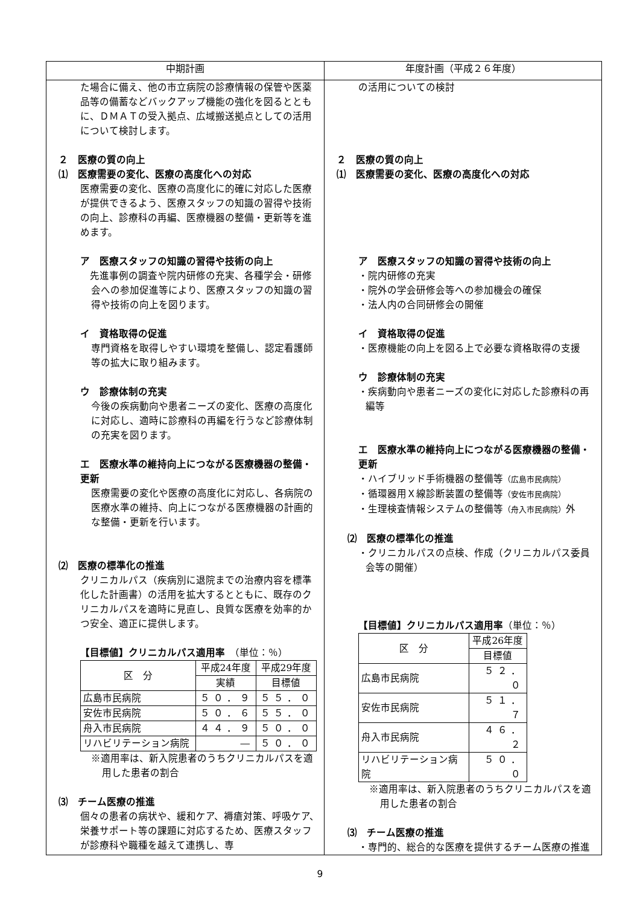| 中期計画 | 年度計画（平成２６年度） |
| --- | --- |
| た場合に備え、他の市立病院の診療情報の保管や医薬品等の備蓄などバックアップ機能の強化を図るとともに、ＤＭＡＴの受入拠点、広域搬送拠点としての活用について検討します。 ２ 医療の質の向上 ⑴ 医療需要の変化、医療の高度化への対応 医療需要の変化、医療の高度化に的確に対応した医療が提供できるよう、医療スタッフの知識の習得や技術の向上、診療科の再編、医療機器の整備・更新等を進めます。 ア 医療スタッフの知識の習得や技術の向上 先進事例の調査や院内研修の充実、各種学会・研修会への参加促進等により、医療スタッフの知識の習得や技術の向上を図ります。 イ 資格取得の促進 専門資格を取得しやすい環境を整備し、認定看護師等の拡大に取り組みます。 ウ 診療体制の充実 今後の疾病動向や患者ニーズの変化、医療の高度化に対応し、適時に診療科の再編を行うなど診療体制の充実を図ります。 エ 医療水準の維持向上につながる医療機器の整備・更新 医療需要の変化や医療の高度化に対応し、各病院の医療水準の維持、向上につながる医療機器の計画的な整備・更新を行います。 ⑵ 医療の標準化の推進 クリニカルパス（疾病別に退院までの治療内容を標準化した計画書）の活用を拡大するとともに、既存のクリニカルパスを適時に見直し、良質な医療を効率的かつ安全、適正に提供します。 【目標値】クリニカルパス適用率 （単位：％） / 区 分 / 平成24年度 / 平成29年度 / / / 実績 / 目標値 / / 広島市民病院 / ５０．９ / ５５．０ / / 安佐市民病院 / ５０．６ / ５５．０ / / 舟入市民病院 / ４４．９ / ５０．０ / / リハビリテーション病院 / ― / ５０．０ / ※適用率は、新入院患者のうちクリニカルパスを適用した患者の割合 ⑶ チーム医療の推進 個々の患者の病状や、緩和ケア、褥瘡対策、呼吸ケア、栄養サポート等の課題に対応するため、医療スタッフが診療科や職種を越えて連携し、専 | の活用についての検討 ２ 医療の質の向上 ⑴ 医療需要の変化、医療の高度化への対応 ア 医療スタッフの知識の習得や技術の向上 ・院内研修の充実 ・院外の学会研修会等への参加機会の確保 ・法人内の合同研修会の開催 イ 資格取得の促進 ・医療機能の向上を図る上で必要な資格取得の支援 ウ 診療体制の充実 ・疾病動向や患者ニーズの変化に対応した診療科の再編等 エ 医療水準の維持向上につながる医療機器の整備・更新 ・ハイブリッド手術機器の整備等 （広島市民病院） ・循環器用Ｘ線診断装置の整備等 （安佐市民病院） ・生理検査情報システムの整備等 （舟入市民病院） 外 ⑵ 医療の標準化の推進 ・クリニカルパスの点検、作成（クリニカルパス委員会等の開催） 【目標値】クリニカルパス適用率 （単位：％） / 区 分 / 平成26年度 / / / 目標値 / / 広島市民病院 / ５２．０ / / 安佐市民病院 / ５１．７ / / 舟入市民病院 / ４６．２ / / リハビリテーション病院 / ５０．０ / ※適用率は、新入院患者のうちクリニカルパスを適用した患者の割合 ⑶ チーム医療の推進 ・専門的、総合的な医療を提供するチーム医療の推進 |
9